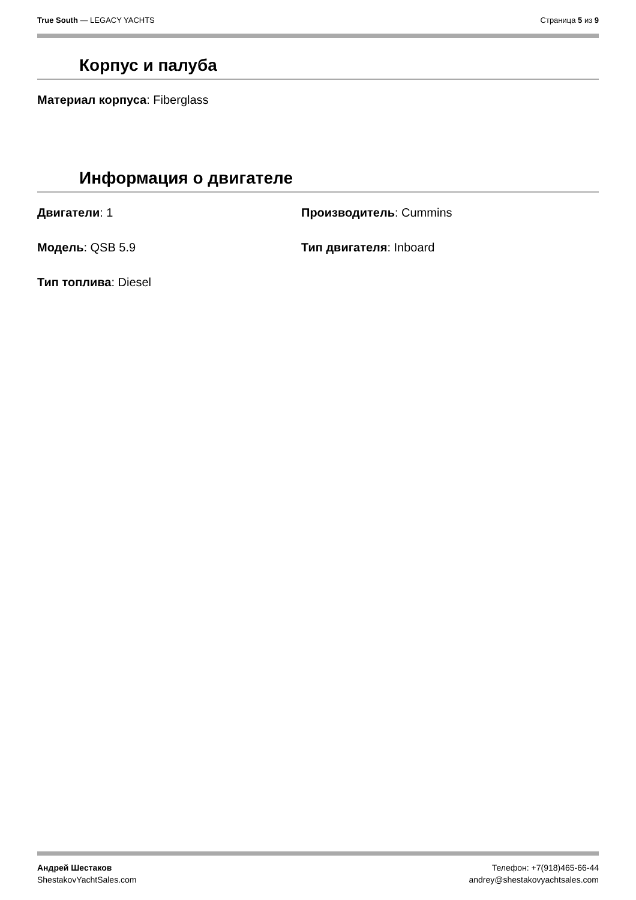True South — LEGACY YACHTS Страница 5 из 9
Корпус и палуба
Материал корпуса: Fiberglass
Информация о двигателе
Двигатели: 1 Производитель: Cummins
Модель: QSB 5.9 Тип двигателя: Inboard
Тип топлива: Diesel
Андрей Шестаков
ShestakovYachtSales.com
Телефон: +7(918)465-66-44
andrey@shestakovyachtsales.com